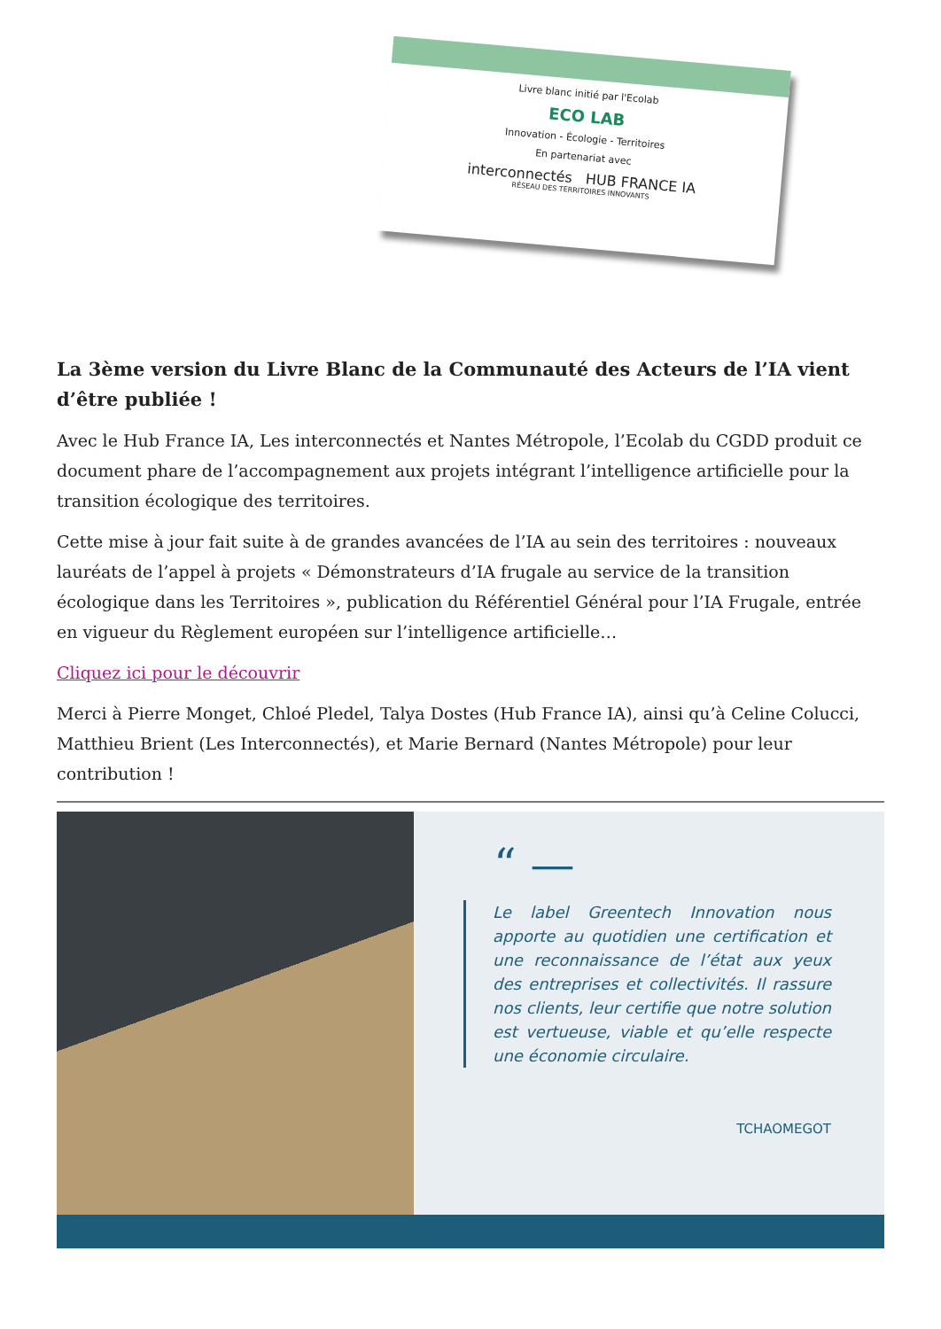Livre blanc initié par l'Ecolab
ECO LAB
Innovation - Écologie - Territoires
En partenariat avec
interconnectés HUB FRANCE IA
RÉSEAU DES TERRITOIRES INNOVANTS
La 3ème version du Livre Blanc de la Communauté des Acteurs de l’IA vient d’être publiée !
Avec le Hub France IA, Les interconnectés et Nantes Métropole, l’Ecolab du CGDD produit ce document phare de l’accompagnement aux projets intégrant l’intelligence artificielle pour la transition écologique des territoires.
Cette mise à jour fait suite à de grandes avancées de l’IA au sein des territoires : nouveaux lauréats de l’appel à projets « Démonstrateurs d’IA frugale au service de la transition écologique dans les Territoires », publication du Référentiel Général pour l’IA Frugale, entrée en vigueur du Règlement européen sur l’intelligence artificielle…
Cliquez ici pour le découvrir
Merci à Pierre Monget, Chloé Pledel, Talya Dostes (Hub France IA), ainsi qu’à Celine Colucci, Matthieu Brient (Les Interconnectés), et Marie Bernard (Nantes Métropole) pour leur contribution !
“ —
Le label Greentech Innovation nous apporte au quotidien une certification et une reconnaissance de l’état aux yeux des entreprises et collectivités. Il rassure nos clients, leur certifie que notre solution est vertueuse, viable et qu’elle respecte une économie circulaire.
TCHAOMEGOT